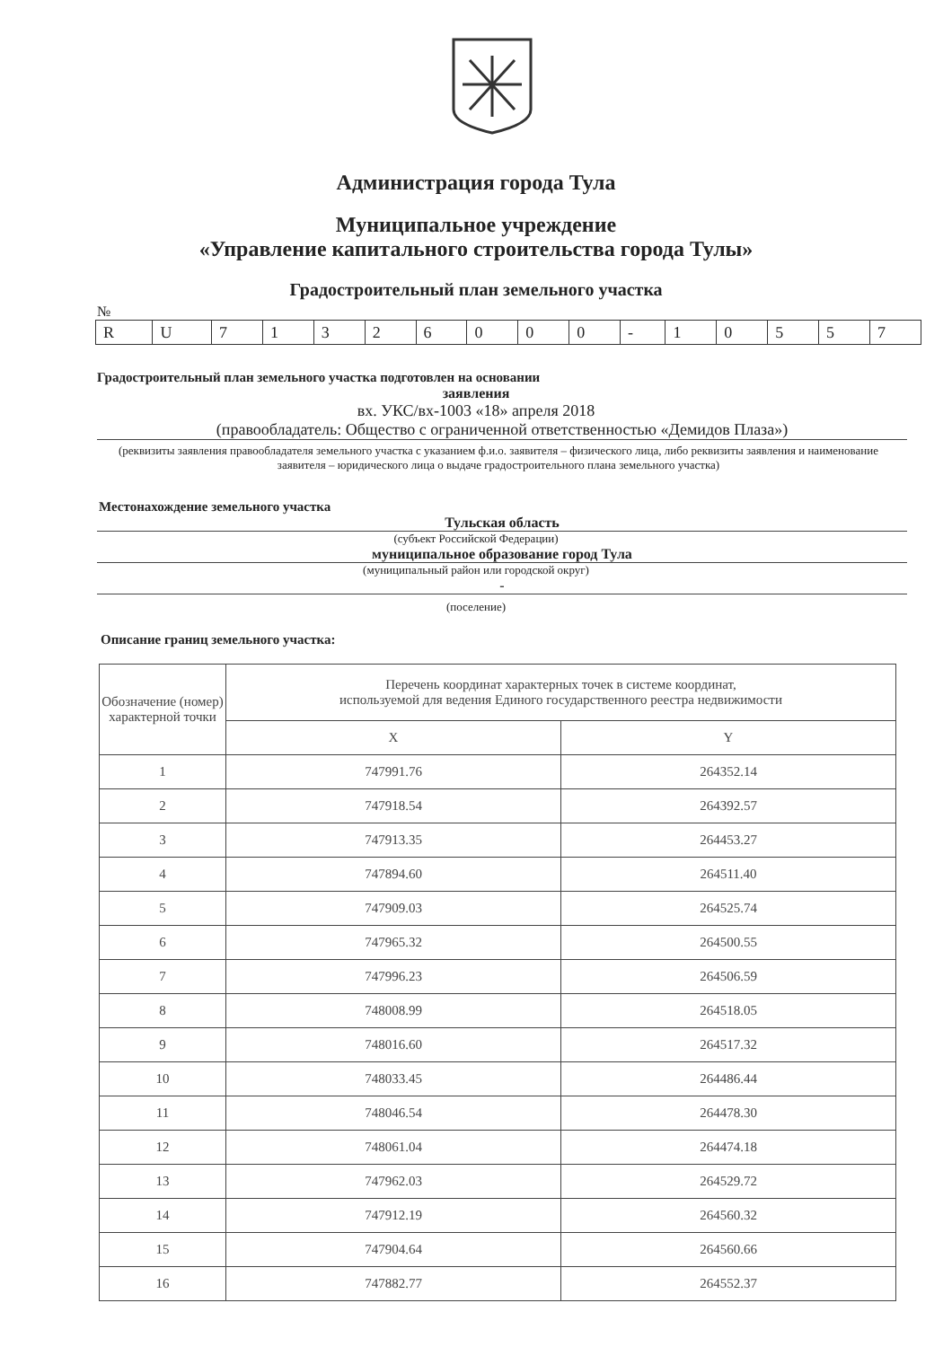Администрация города Тула
Муниципальное учреждение
«Управление капитального строительства города Тулы»
Градостроительный план земельного участка
№
| R | U | 7 | 1 | 3 | 2 | 6 | 0 | 0 | 0 | - | 1 | 0 | 5 | 5 | 7 |
Градостроительный план земельного участка подготовлен на основании
заявления
вх. УКС/вх-1003 «18» апреля 2018
(правообладатель: Общество с ограниченной ответственностью «Демидов Плаза»)
(реквизиты заявления правообладателя земельного участка с указанием ф.и.о. заявителя – физического лица, либо реквизиты заявления и наименование заявителя – юридического лица о выдаче градостроительного плана земельного участка)
Местонахождение земельного участка
Тульская область
(субъект Российской Федерации)
муниципальное образование город Тула
(муниципальный район или городской округ)
-
(поселение)
Описание границ земельного участка:
| Обозначение (номер) характерной точки | Перечень координат характерных точек в системе координат, используемой для ведения Единого государственного реестра недвижимости | |
| --- | --- | --- |
| | X | Y |
| 1 | 747991.76 | 264352.14 |
| 2 | 747918.54 | 264392.57 |
| 3 | 747913.35 | 264453.27 |
| 4 | 747894.60 | 264511.40 |
| 5 | 747909.03 | 264525.74 |
| 6 | 747965.32 | 264500.55 |
| 7 | 747996.23 | 264506.59 |
| 8 | 748008.99 | 264518.05 |
| 9 | 748016.60 | 264517.32 |
| 10 | 748033.45 | 264486.44 |
| 11 | 748046.54 | 264478.30 |
| 12 | 748061.04 | 264474.18 |
| 13 | 747962.03 | 264529.72 |
| 14 | 747912.19 | 264560.32 |
| 15 | 747904.64 | 264560.66 |
| 16 | 747882.77 | 264552.37 |